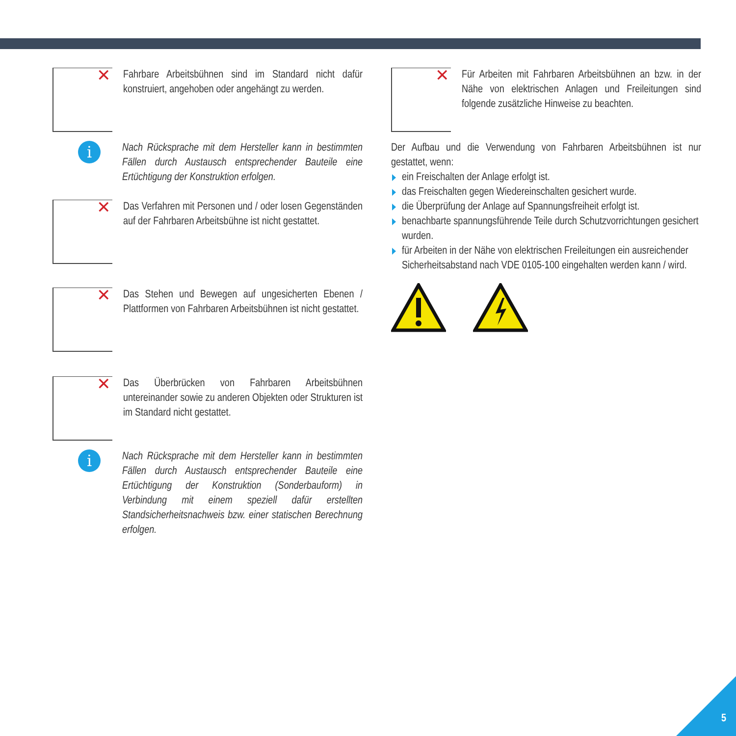✕
Fahrbare Arbeitsbühnen sind im Standard nicht dafür konstruiert, angehoben oder angehängt zu werden.
i
Nach Rücksprache mit dem Hersteller kann in bestimmten Fällen durch Austausch entsprechender Bauteile eine Ertüchtigung der Konstruktion erfolgen.
✕
Das Verfahren mit Personen und / oder losen Gegenständen auf der Fahrbaren Arbeitsbühne ist nicht gestattet.
✕
Das Stehen und Bewegen auf ungesicherten Ebenen / Plattformen von Fahrbaren Arbeitsbühnen ist nicht gestattet.
✕
Das Überbrücken von Fahrbaren Arbeitsbühnen untereinander sowie zu anderen Objekten oder Strukturen ist im Standard nicht gestattet.
i
Nach Rücksprache mit dem Hersteller kann in bestimmten Fällen durch Austausch entsprechender Bauteile eine Ertüchtigung der Konstruktion (Sonderbauform) in Verbindung mit einem speziell dafür erstellten Standsicherheitsnachweis bzw. einer statischen Berechnung erfolgen.
✕
Für Arbeiten mit Fahrbaren Arbeitsbühnen an bzw. in der Nähe von elektrischen Anlagen und Freileitungen sind folgende zusätzliche Hinweise zu beachten.
Der Aufbau und die Verwendung von Fahrbaren Arbeitsbühnen ist nur gestattet, wenn:
ein Freischalten der Anlage erfolgt ist.
das Freischalten gegen Wiedereinschalten gesichert wurde.
die Überprüfung der Anlage auf Spannungsfreiheit erfolgt ist.
benachbarte spannungsführende Teile durch Schutzvorrichtungen gesichert wurden.
für Arbeiten in der Nähe von elektrischen Freileitungen ein ausreichender Sicherheitsabstand nach VDE 0105-100 eingehalten werden kann / wird.
5